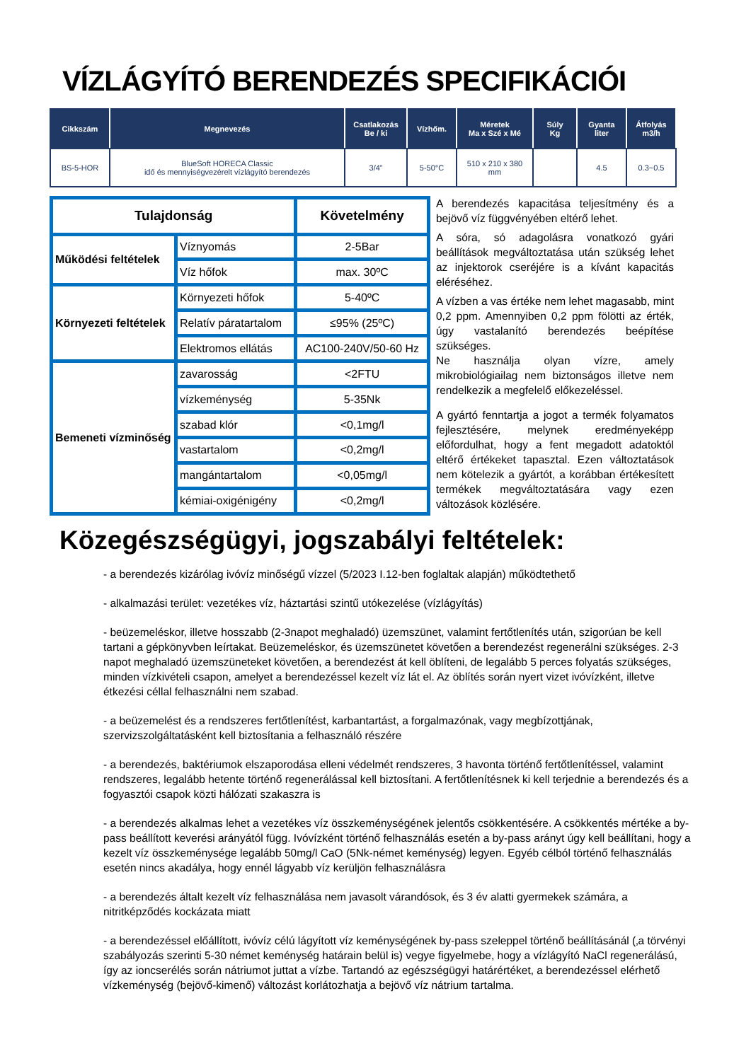VÍZLÁGYÍTÓ BERENDEZÉS SPECIFIKÁCIÓI
| Cikkszám | Megnevezés | Csatlakozás Be / ki | Vízhőm. | Méretek Ma x Szé x Mé | Súly Kg | Gyanta liter | Átfolyás m3/h |
| --- | --- | --- | --- | --- | --- | --- | --- |
| BS-5-HOR | BlueSoft HORECA Classic idő és mennyiségvezérelt vízlágyító berendezés | 3/4” | 5-50°C | 510 x 210 x 380 mm | | 4.5 | 0.3~0.5 |
| Tulajdonság | | Követelmény |
| Működési feltételek | Víznyomás | 2-5Bar |
| | Víz hőfok | max. 30ºC |
| Környezeti feltételek | Környezeti hőfok | 5-40ºC |
| | Relatív páratartalom | ≤95% (25ºC) |
| | Elektromos ellátás | AC100-240V/50-60 Hz |
| Bemeneti vízminőség | zavarosság | <2FTU |
| | vízkeménység | 5-35Nk |
| | szabad klór | <0,1mg/l |
| | vastartalom | <0,2mg/l |
| | mangántartalom | <0,05mg/l |
| | kémiai-oxigénigény | <0,2mg/l |
A berendezés kapacitása teljesítmény és a bejövő víz függvényében eltérő lehet.
A sóra, só adagolásra vonatkozó gyári beállítások megváltoztatása után szükség lehet az injektorok cseréjére is a kívánt kapacitás eléréséhez.
A vízben a vas értéke nem lehet magasabb, mint 0,2 ppm. Amennyiben 0,2 ppm fölötti az érték, úgy vastalanító berendezés beépítése szükséges.
Ne használja olyan vízre, amely mikrobiológiailag nem biztonságos illetve nem rendelkezik a megfelelő előkezeléssel.
A gyártó fenntartja a jogot a termék folyamatos fejlesztésére, melynek eredményeképp előfordulhat, hogy a fent megadott adatoktól eltérő értékeket tapasztal. Ezen változtatások nem kötelezik a gyártót, a korábban értékesített termékek megváltoztatására vagy ezen változások közlésére.
Közegészségügyi, jogszabályi feltételek:
- a berendezés kizárólag ivóvíz minőségű vízzel (5/2023 I.12-ben foglaltak alapján) működtethető
- alkalmazási terület: vezetékes víz, háztartási szintű utókezelése (vízlágyítás)
- beüzemeléskor, illetve hosszabb (2-3napot meghaladó) üzemszünet, valamint fertőtlenítés után, szigorúan be kell tartani a gépkönyvben leírtakat. Beüzemeléskor, és üzemszünetet követően a berendezést regenerálni szükséges. 2-3 napot meghaladó üzemszüneteket követően, a berendezést át kell öblíteni, de legalább 5 perces folyatás szükséges, minden vízkivételi csapon, amelyet a berendezéssel kezelt víz lát el. Az öblítés során nyert vizet ivóvízként, illetve étkezési céllal felhasználni nem szabad.
- a beüzemelést és a rendszeres fertőtlenítést, karbantartást, a forgalmazónak, vagy megbízottjának, szervizszolgáltatásként kell biztosítania a felhasználó részére
- a berendezés, baktériumok elszaporodása elleni védelmét rendszeres, 3 havonta történő fertőtlenítéssel, valamint rendszeres, legalább hetente történő regenerálással kell biztosítani. A fertőtlenítésnek ki kell terjednie a berendezés és a fogyasztói csapok közti hálózati szakaszra is
- a berendezés alkalmas lehet a vezetékes víz összkeménységének jelentős csökkentésére. A csökkentés mértéke a by-pass beállított keverési arányától függ. Ivóvízként történő felhasználás esetén a by-pass arányt úgy kell beállítani, hogy a kezelt víz összkeménysége legalább 50mg/l CaO (5Nk-német keménység) legyen. Egyéb célból történő felhasználás esetén nincs akadálya, hogy ennél lágyabb víz kerüljön felhasználásra
- a berendezés általt kezelt víz felhasználása nem javasolt várandósok, és 3 év alatti gyermekek számára, a nitritképződés kockázata miatt
- a berendezéssel előállított, ivóvíz célú lágyított víz keménységének by-pass szeleppel történő beállításánál (‚a törvényi szabályozás szerinti 5-30 német keménység határain belül is) vegye figyelmebe, hogy a vízlágyító NaCl regenerálású, így az ioncserélés során nátriumot juttat a vízbe. Tartandó az egészségügyi határértéket, a berendezéssel elérhető vízkeménység (bejövő-kimenő) változást korlátozhatja a bejövő víz nátrium tartalma.